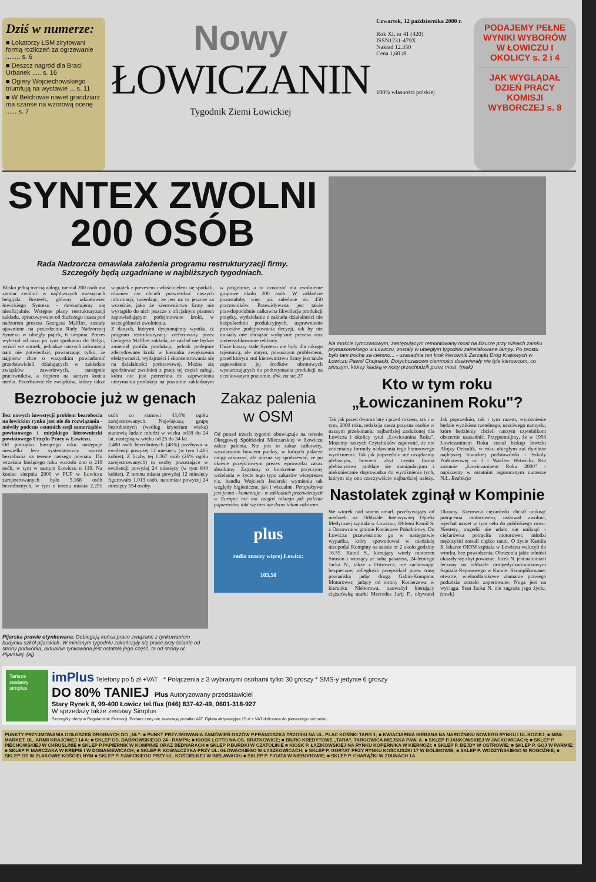Dziś w numerze:
■ Lokatorzy ŁSM zirytowani formą rozliczeń za ogrzewanie ........ s. 6
■ Deszcz nagród dla Braci Urbanek ..... s. 16
■ Ogiery Wojciechowskiego triumfują na wystawie ... s. 11
■ W Bełchowie nawet grandziarz ma szanse na wzorową ocenę ...... s. 7
Nowy
ŁOWICZANIN
Tygodnik Ziemi Łowickiej
Czwartek, 12 października 2000 r.
Rok XI, nr 41 (420)
ISSN1231-479X
Nakład 12.350
Cena 1,60 zł
100% własności polskiej
PODAJEMY PEŁNE WYNIKI WYBORÓW W ŁOWICZU I OKOLICY s. 2 i 4
JAK WYGLĄDAŁ DZIEŃ PRACY KOMISJI WYBORCZEJ s. 8
SYNTEX ZWOLNI
200 OSÓB
Rada Nadzorcza omawiała założenia programu restrukturyzacji firmy.
Szczegóły będą uzgadniane w najbliższych tygodniach.
Blisko jedną trzecią załogi, niemal 200 osób ma zamiar zwolnić w najbliższych miesiącach belgijski Bosteels, główny udziałowiec łowickiego Syntexu - dowiadujemy się nieoficjalnie. Wstępne plany restrukturyzacji zakładu, opracowywane od dłuższego czasu pod nadzorem prezesa Georgesa Malfliet, zostały ujawnione na posiedzeniu Rady Nadzorczej Syntexu w ubiegły piątek, 6 sierpnia. Prezes wyleciał od razu po tym spotkaniu do Belgii, wrócił we wtorek, jednakże naszych informacji nam nie potwierdził, powtarzając tylko, że najpierw chce o wszystkim powiadomić przedstawicieli działających w zakładzie związków zawodowych, następnie pracowników, a dopiero na samym końcu media. Przedstawiciele związków, którzy także w piątek z prezesem i właścicielem się spotkali, również nie chcieli potwierdzić naszych informacji, twierdząc, że jest na to jeszcze za wcześnie, jako że kierownictwo firmy nie wystąpiło do nich jeszcze z oficjalnym pismem zapowiadającym podejmowane kroki, w szczególności zwolnienia.
Z danych, którymi dysponujemy wynika, iż program restrukturyzacji zreferowany przez Georgesa Malfliet zakłada, że zakład nie będzie zmieniał profilu produkcji, jednak podejmie zdecydowane kroki w kierunku zwiększenia efektywności, wydajności i skoncentrowania się na działalności podstawowej. Można się spodziewać zwolnień z pracy tej części załogi, która nie jest potrzebna do zapewnienia utrzymania produkcji na poziomie zakładanym w programie, a to oznaczać ma zwolnienie grupowe około 200 osób. W zakładzie pozostałoby więc już zaledwie ok. 450 pracowników. Przewidywana jest także prawdopodobnie całkowita likwidacja produkcji przędzy, wydzielanie z zakładu działalności nie bezpośrednio produkcyjnych, usprawnienie procesów podejmowania decyzji, tak by nie musiały one obciążać wyłącznie prezesa oraz zintensyfikowanie reklamy.
Duże koszty stałe Syntexu nie były dla nikogo tajemnicą, ale innym, poważnym problemem, przed którym stoi kierownictwo firmy jest także zapewnienie jej środków obrotowych wystarczających do podtrzymania produkcji na oczekiwanym poziomie. dok. na str. 27
Bezrobocie już w genach
Bez nowych inwestycji problem bezrobocia na łowickim rynku jest nie do rozwiązania - mówiły podczas ostatnich sesji samorządów powiatowego i miejskiego kierowniczki powiatowego Urzędu Pracy w Łowiczu.
Od początku bieżącego roku następuje niewielki lecz systematyczny wzrost bezrobocia na terenie naszego powiatu. Do września bieżącego roku wzrosło ono o 219 osób, w tym w samym Łowiczu o 119. Na koniec sierpnia 2000 w PUP w Łowiczu zarejestrowanych było 5.168 osób bezrobotnych, w tym z terenu miasta 2.251 osób co stanowi 43,6% ogółu zarejestrowanych. Największą grupę bezrobotnych (według kryterium wieku) stanowią ludzie młodzi w wieku od18 do 24 lat, następną w wieku od 25 do 34 lat.
2.480 osób bezrobotnych (48%) przebywa w ewidencji powyżej 12 miesięcy (w tym 1.405 kobiet). Z liczby tej 1.367 osób (26% ogółu zarejestrowanych) to osoby pozostające w ewidencji powyżej 24 miesięcy (w tym 840 kobiet). Z terenu miasta powyżej 12 miesięcy figurowało 1.013 osób, natomiast powyżej 24 miesięcy 554 osoby.
Pijarska prawie otynkowana. Dobiegają końca prace związane z tynkowaniem budynku szkół pijarskich. W minionym tygodniu zakończyły się prace przy ścianie od strony podwórka, aktualnie tynkowana jest ostatnia jego część, ta od strony ul. Pijarskiej. (aj)
Zakaz palenia w OSM
Od ponad trzech tygodni obowiązuje na terenie Okręgowej Spółdzielni Mleczarskiej w Łowiczu zakaz palenia. Nie jest to zakaz całkowity, wyznaczono bowiem punkty, w których palacze mogą zakurzyć, ale można się spodziewać, że po okresie przejściowym prezes wprowadzi zakaz absolutny. Zapytany o konkretne przyczyny wcielania w życie tego typu zakazów wiceprezes d.s. handlu Wojciech Jezierski wymienia tak względy higieniczne, jak i wizualne. Perspektywa jest jasna - komentuje - w zakładach przetwórczych w Europie nie ma czegoś takiego jak palenie papierosów, nikt się tam nie dziwi takim zakazom.
plus
radio znaczy więcej Łowicz: 103,50
Na moście tymczasowym, zastępującym remontowany most na Bzurze przy ruinach zamku prymasowskiego w Łowiczu, zostały w ubiegłym tygodniu zainstalowane lampy. Po prostu było tam trochę za ciemno... - uzasadnia ten krok kierownik Zarządu Dróg Krajowych w Łowiczu Paweł Chojnacki. Dotychczasowe ciemności doskwierały nie tyle kierowcom, co pieszym, którzy kładką w nocy przechodzili przez most. (mak)
Kto w tym roku „Łowiczaninem Roku"?
Tak jak przed dwoma laty i przed rokiem, tak i w tym, 2000 roku, redakcja nasza przyzna osobie w naszym przekonaniu najbardziej zasłużonej dla Łowicza i okolicy tytuł „Łowiczanina Roku". Możemy naszych Czytelników zapewnić, że nie zmieniamy formuły nadawania tego honorowego wyróżnienia. Tak jak poprzednio nie urządzamy plebiscytu, bowiem zbyt często forma plebiscytowa poddaje się manipulacjom i niekoniecznie doprowadza do wyróżnienia tych, którym się ono rzeczywiście najbardziej należy. Jak poprzednio, tak i tym razem, wyróżnienie będzie wynikiem rzetelnego, uczciwego namysłu, które będziemy chcieli naszym czytelnikom obszernie uzasadnić. Przypomnijmy, że w 1998 Łowiczaninem Roku został biskup łowicki Alojzy Orszulik, w roku ubiegłym zaś dyrektor najlepszej łowickiej podstawówki - Szkoły Podstawowej nr 3 - Wacław Witwicki. Kto zostanie „Łowiczaninem Roku 2000" - napiszemy w ostatnim tegorocznym numerze N.Ł. Redakcja
Nastolatek zginął w Kompinie
We wtorek nad ranem zmarł, przebywający od niedzieli na Oddziale Intensywnej Opieki Medycznej szpitala w Łowiczu, 18-letni Kamil S. z Ostrowca w gminie Kocierzew Południowy. Do Łowicza przewieziono go w następstwie wypadku, który spowodował w niedzielę nieopodal Kompiny na szosie nr 2 około godziny 16.55. Kamil S., kierujący wtedy motorem Simson i wiozący ze sobą pasażera, 24-letniego Jacka N., także z Ostrowca, nie zachowując bezpiecznej odległości przejeżdżał przez trasę poznańską jadąc drogą Gąbin-Kompina. Motorower, jadący od strony Kocierzewa w kierunku Nieborowa, zauważył kierujący ciężarówką marki Mercedes Jurij F., obywatel Ukrainy. Kierowca ciężarówki chciał uniknąć potrącenia motoroweru, usiłował zwolnić, wjechał nawet w tym celu do pobliskiego rowu. Niestety, tragedii nie udało się uniknąć - ciężarówka potrąciła motorower, młodzi mężczyźni zostali ciężko ranni. O życie Kamila S. lekarze OIOM szpitala w Łowiczu walczyli do wtorku, bez powodzenia. Obrażenia jakie odniósł okazały się zbyt poważne. Jacek N. jest natomiast leczony na oddziale ortopedyczno-urazowym Szpitala Rejonowego w Kutnie. Skomplikowane, otwarte, wieloodłamkowe złamanie prawego podudzia zostało zoperowane. Noga jest na wyciągu. Stan Jacka N. nie zagraża jego życiu. (mwk)
Tańsze zestawy
simplus
imPlus Telefony po 5 zł +VAT * Połączenia z 3 wybranymi osobami tylko 30 groszy * SMS-y jedynie 6 groszy
DO 80% TANIEJ Plus Autoryzowany przedstawiciel
Stary Rynek 8, 99-400 Łowicz tel./fax (046) 837-42-49, 0601-318-927
W sprzedaży także zestawy Simplus
Szczegóły oferty w Regulaminie Promocji. Podane ceny nie zawierają podatku VAT. Opłata aktywacyjna 15 zł + VAT doliczana do pierwszego rachunku.
PUNKTY PRZYJMOWANIA OGŁOSZEŃ DROBNYCH DO „NŁ": ■ PUNKT PRZYJMOWANIA ZAMÓWIEŃ GAZÓW P.FRANCISZKA TRZOSKI NA UL. PLAC KOŃSKI TARG 1; ■ KWIACIARNIA IKEBANA NA NAROŻNIKU NOWEGO RYNKU I UL.KOZIEJ; ■ MINI-MARKET, UL. ARMII KRAJOWEJ 14 A; ■ SKLEP OS. DĄBROWSKIEGO 24 - RAMPA; ■ KIOSK LOTTO NA OS. BRATKOWICE; ■ BIURO KREDYTOWE „TARA", TARGOWICA MIEJSKA PAW. A, ■ SKLEP P.JANKOWSKIEJ W JACKOWICACH; ■ SKLEP P. PIECHOWSKIEJ W CHRUŚLINIE ■ SKLEP P.PAPIERNIK W KOMPINIE ORAZ BEDNARACH ■ SKLEP P.BURDKI W CZATOLINIE ■ KIOSK P. ŁAZIKOWSKIEJ NA RYNKU KOPERNIKA W KIERNOZI; ■ SKLEP P. BEJDY W OSTROWIE; ■ SKLEP P. GOJ W PARMIE; ■ SKLEP P. MARCZAKA W KRĘPIE I W DOMANIEWICACH; ■ SKLEP P. KOWALCZYKA PRZY UL. GŁOWACKIEGO W ŁYSZKOWICACH; ■ SKLEP P. GORTAT PRZY RYNKU KOŚCIUSZKI 17 W BOLIMOWIE; ■ SKLEP P. WODZYŃSKIEGO W ROGÓŹNIE; ■ SKLEP GS W ZŁAKOWIE KOŚCIELNYM ■ SKLEP P. SAWICKIEGO PRZY UL. KOŚCIELNEJ W BIELAWACH; ■ SKLEP P. FIGATA W NIEBOROWIE; ■ SKLEP P. CHARĄŻKI W ZDUNACH 1A